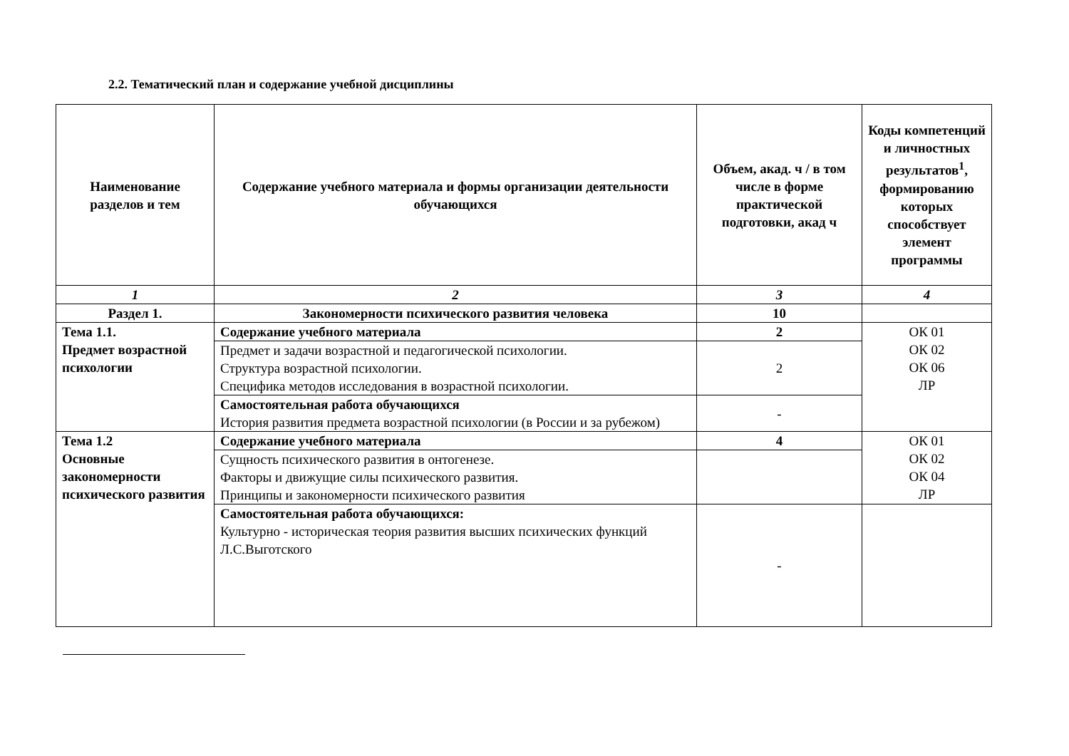2.2. Тематический план и содержание учебной дисциплины
| Наименование разделов и тем | Содержание учебного материала и формы организации деятельности обучающихся | Объем, акад. ч / в том числе в форме практической подготовки, акад ч | Коды компетенций и личностных результатов<sup>1</sup>, формированию которых способствует элемент программы |
| --- | --- | --- | --- |
| 1 | 2 | 3 | 4 |
| Раздел 1. | Закономерности психического развития человека | 10 | |
| Тема 1.1. Предмет возрастной психологии | Содержание учебного материала | 2 | ОК 01 ОК 02 ОК 06 ЛР |
| | Предмет и задачи возрастной и педагогической психологии. Структура возрастной психологии. Специфика методов исследования в возрастной психологии. | 2 | |
| | Самостоятельная работа обучающихся История развития предмета возрастной психологии (в России и за рубежом) | - | |
| Тема 1.2 Основные закономерности психического развития | Содержание учебного материала | 4 | ОК 01 ОК 02 ОК 04 ЛР |
| | Сущность психического развития в онтогенезе. Факторы и движущие силы психического развития. Принципы и закономерности психического развития | | |
| | Самостоятельная работа обучающихся: Культурно - историческая теория развития высших психических функций Л.С.Выготского | - | |